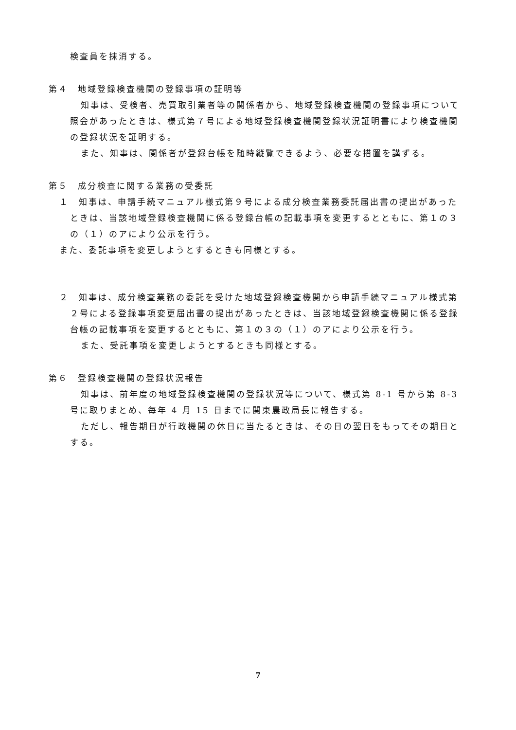検査員を抹消する。
第４　地域登録検査機関の登録事項の証明等
知事は、受検者、売買取引業者等の関係者から、地域登録検査機関の登録事項について照会があったときは、様式第７号による地域登録検査機関登録状況証明書により検査機関の登録状況を証明する。
また、知事は、関係者が登録台帳を随時縦覧できるよう、必要な措置を講ずる。
第５　成分検査に関する業務の受委託
１　知事は、申請手続マニュアル様式第９号による成分検査業務委託届出書の提出があったときは、当該地域登録検査機関に係る登録台帳の記載事項を変更するとともに、第１の３の（１）のアにより公示を行う。
また、委託事項を変更しようとするときも同様とする。
２　知事は、成分検査業務の委託を受けた地域登録検査機関から申請手続マニュアル様式第２号による登録事項変更届出書の提出があったときは、当該地域登録検査機関に係る登録台帳の記載事項を変更するとともに、第１の３の（１）のアにより公示を行う。
また、受託事項を変更しようとするときも同様とする。
第６　登録検査機関の登録状況報告
知事は、前年度の地域登録検査機関の登録状況等について、様式第 8-1 号から第 8-3 号に取りまとめ、毎年 4 月 15 日までに関東農政局長に報告する。
ただし、報告期日が行政機関の休日に当たるときは、その日の翌日をもってその期日とする。
7